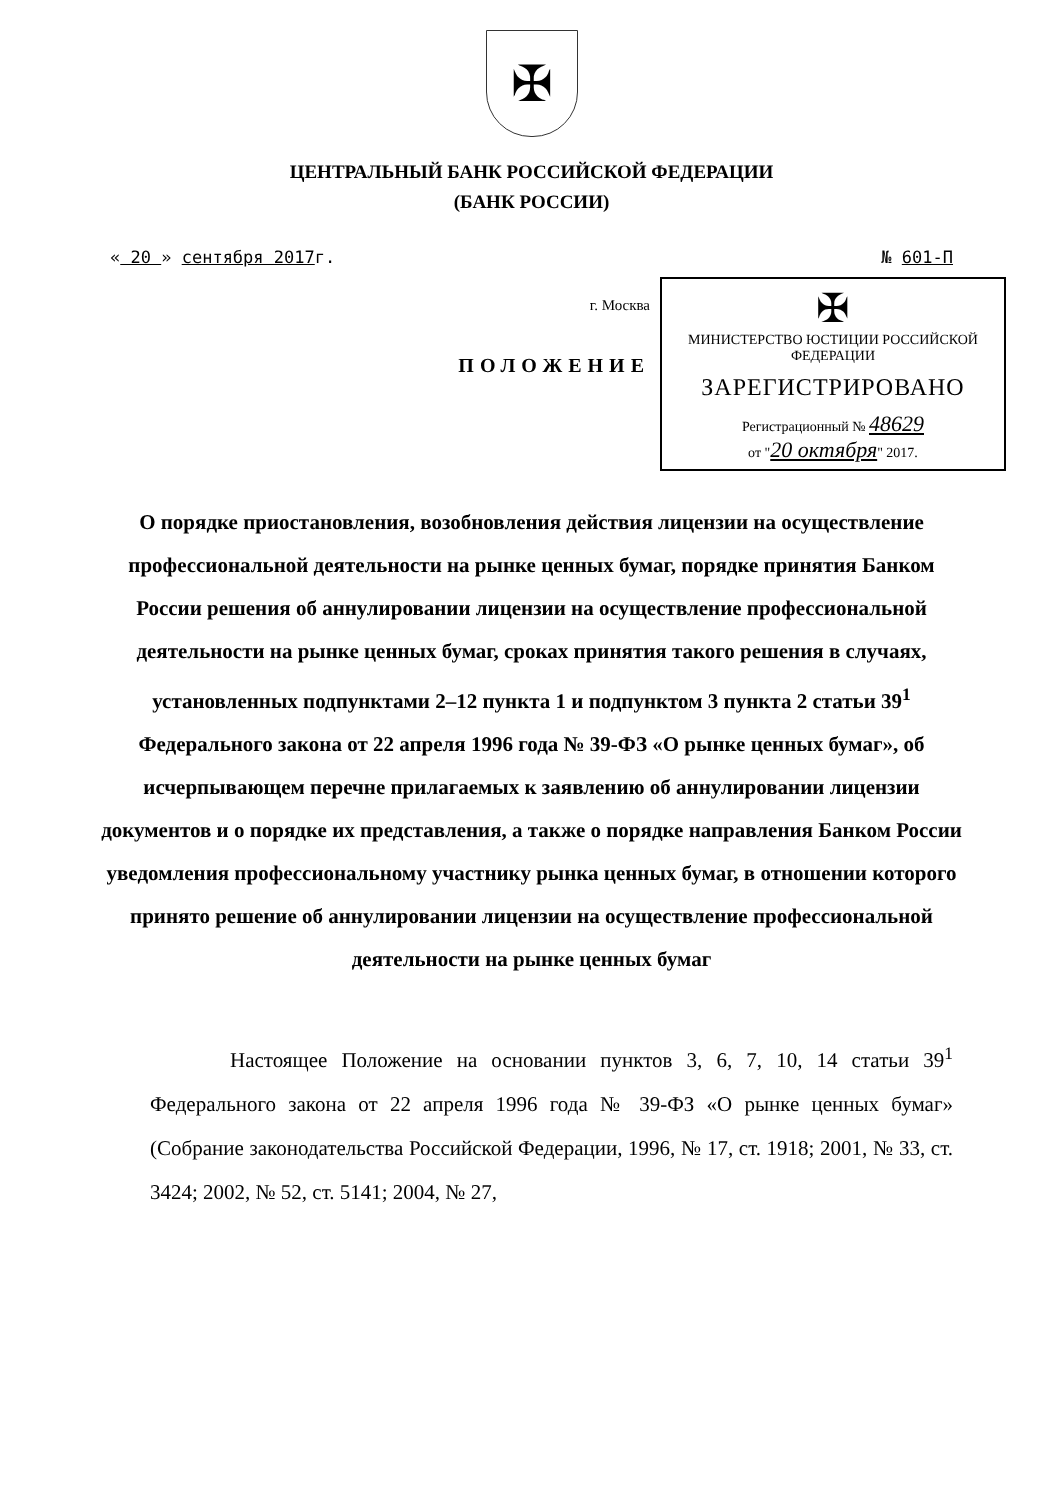✠
ЦЕНТРАЛЬНЫЙ БАНК РОССИЙСКОЙ ФЕДЕРАЦИИ
(БАНК РОССИИ)
« 20 » сентября 2017г. № 601-П
г. Москва
ПОЛОЖЕНИЕ
✠
МИНИСТЕРСТВО ЮСТИЦИИ РОССИЙСКОЙ ФЕДЕРАЦИИ
ЗАРЕГИСТРИРОВАНО
Регистрационный № 48629
от "20 октября" 2017.
О порядке приостановления, возобновления действия лицензии на осуществление профессиональной деятельности на рынке ценных бумаг, порядке принятия Банком России решения об аннулировании лицензии на осуществление профессиональной деятельности на рынке ценных бумаг, сроках принятия такого решения в случаях, установленных подпунктами 2–12 пункта 1 и подпунктом 3 пункта 2 статьи 39<sup>1</sup> Федерального закона от 22 апреля 1996 года № 39-ФЗ «О рынке ценных бумаг», об исчерпывающем перечне прилагаемых к заявлению об аннулировании лицензии документов и о порядке их представления, а также о порядке направления Банком России уведомления профессиональному участнику рынка ценных бумаг, в отношении которого принято решение об аннулировании лицензии на осуществление профессиональной деятельности на рынке ценных бумаг
Настоящее Положение на основании пунктов 3, 6, 7, 10, 14 статьи 39<sup>1</sup> Федерального закона от 22 апреля 1996 года № 39-ФЗ «О рынке ценных бумаг» (Собрание законодательства Российской Федерации, 1996, № 17, ст. 1918; 2001, № 33, ст. 3424; 2002, № 52, ст. 5141; 2004, № 27,